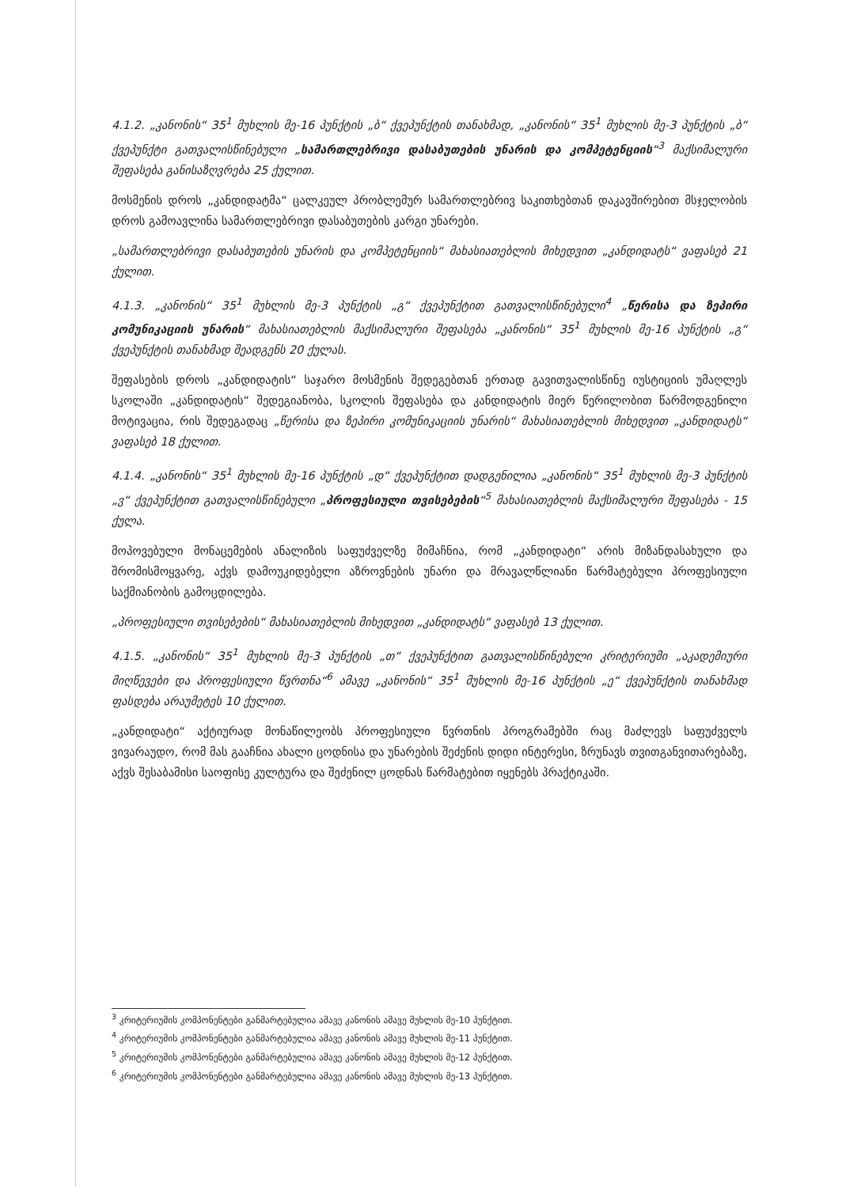4.1.2. „კანონის“ 35<sup>1</sup> მუხლის მე-16 პუნქტის „ბ“ ქვეპუნქტის თანახმად, „კანონის“ 35<sup>1</sup> მუხლის მე-3 პუნქტის „ბ“ ქვეპუნქტი გათვალისწინებული „სამართლებრივი დასაბუთების უნარის და კომპეტენციის“<sup>3</sup> მაქსიმალური შეფასება განისაზღვრება 25 ქულით.
მოსმენის დროს „კანდიდატმა“ ცალკეულ პრობლემურ სამართლებრივ საკითხებთან დაკავშირებით მსჯელობის დროს გამოავლინა სამართლებრივი დასაბუთების კარგი უნარები.
„სამართლებრივი დასაბუთების უნარის და კომპეტენციის“ მახასიათებლის მიხედვით „კანდიდატს“ ვაფასებ 21 ქულით.
4.1.3. „კანონის“ 35<sup>1</sup> მუხლის მე-3 პუნქტის „გ“ ქვეპუნქტით გათვალისწინებული<sup>4</sup> „წერისა და ზეპირი კომუნიკაციის უნარის“ მახასიათებლის მაქსიმალური შეფასება „კანონის“ 35<sup>1</sup> მუხლის მე-16 პუნქტის „გ“ ქვეპუნქტის თანახმად შეადგენს 20 ქულას.
შეფასების დროს „კანდიდატის“ საჯარო მოსმენის შედეგებთან ერთად გავითვალისწინე იუსტიციის უმაღლეს სკოლაში „კანდიდატის“ შედეგიანობა, სკოლის შეფასება და კანდიდატის მიერ წერილობით წარმოდგენილი მოტივაცია, რის შედეგადაც „წერისა და ზეპირი კომუნიკაციის უნარის“ მახასიათებლის მიხედვით „კანდიდატს“ ვაფასებ 18 ქულით.
4.1.4. „კანონის“ 35<sup>1</sup> მუხლის მე-16 პუნქტის „დ“ ქვეპუნქტით დადგენილია „კანონის“ 35<sup>1</sup> მუხლის მე-3 პუნქტის „ვ“ ქვეპუნქტით გათვალისწინებული „პროფესიული თვისებების“<sup>5</sup> მახასიათებლის მაქსიმალური შეფასება - 15 ქულა.
მოპოვებული მონაცემების ანალიზის საფუძველზე მიმაჩნია, რომ „კანდიდატი“ არის მიზანდასახული და შრომისმოყვარე, აქვს დამოუკიდებელი აზროვნების უნარი და მრავალწლიანი წარმატებული პროფესიული საქმიანობის გამოცდილება.
„პროფესიული თვისებების“ მახასიათებლის მიხედვით „კანდიდატს“ ვაფასებ 13 ქულით.
4.1.5. „კანონის“ 35<sup>1</sup> მუხლის მე-3 პუნქტის „თ“ ქვეპუნქტით გათვალისწინებული კრიტერიუმი „აკადემიური მიღწევები და პროფესიული წვრთნა“<sup>6</sup> ამავე „კანონის“ 35<sup>1</sup> მუხლის მე-16 პუნქტის „ე“ ქვეპუნქტის თანახმად ფასდება არაუმეტეს 10 ქულით.
„კანდიდატი“ აქტიურად მონაწილეობს პროფესიული წვრთნის პროგრამებში რაც მაძლევს საფუძველს ვივარაუდო, რომ მას გააჩნია ახალი ცოდნისა და უნარების შეძენის დიდი ინტერესი, ზრუნავს თვითგანვითარებაზე, აქვს შესაბამისი საოფისე კულტურა და შეძენილ ცოდნას წარმატებით იყენებს პრაქტიკაში.
<sup>3</sup> კრიტერიუმის კომპონენტები განმარტებულია ამავე კანონის ამავე მუხლის მე-10 პუნქტით.
<sup>4</sup> კრიტერიუმის კომპონენტები განმარტებულია ამავე კანონის ამავე მუხლის მე-11 პუნქტით.
<sup>5</sup> კრიტერიუმის კომპონენტები განმარტებულია ამავე კანონის ამავე მუხლის მე-12 პუნქტით.
<sup>6</sup> კრიტერიუმის კომპონენტები განმარტებულია ამავე კანონის ამავე მუხლის მე-13 პუნქტით.